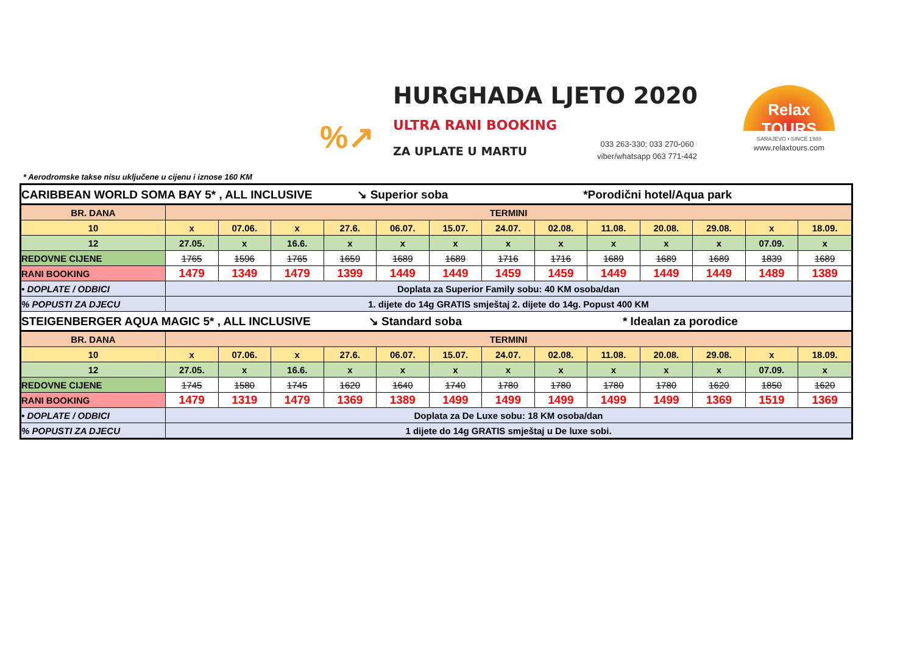%↗
HURGHADA LJETO 2020
ULTRA RANI BOOKING
ZA UPLATE U MARTU
033 263-330; 033 270-060
viber/whatsapp 063 771-442
Relax TOURS
SARAJEVO • SINCE 1988
www.relaxtours.com
* Aerodromske takse nisu uključene u cijenu i iznose 160 KM
| CARIBBEAN WORLD SOMA BAY 5* , ALL INCLUSIVE ↘ Superior soba *Porodični hotel/Aqua park | | | | | | | | | | | | | |
| BR. DANA | TERMINI | | | | | | | | | | | | |
| 10 | x | 07.06. | x | 27.6. | 06.07. | 15.07. | 24.07. | 02.08. | 11.08. | 20.08. | 29.08. | x | 18.09. |
| 12 | 27.05. | x | 16.6. | x | x | x | x | x | x | x | x | 07.09. | x |
| REDOVNE CIJENE | 1765 | 1596 | 1765 | 1659 | 1689 | 1689 | 1716 | 1716 | 1689 | 1689 | 1689 | 1839 | 1689 |
| RANI BOOKING | 1479 | 1349 | 1479 | 1399 | 1449 | 1449 | 1459 | 1459 | 1449 | 1449 | 1449 | 1489 | 1389 |
| • DOPLATE / ODBICI | Doplata za Superior Family sobu: 40 KM osoba/dan | | | | | | | | | | | | |
| % POPUSTI ZA DJECU | 1. dijete do 14g GRATIS smještaj 2. dijete do 14g. Popust 400 KM | | | | | | | | | | | | |
| STEIGENBERGER AQUA MAGIC 5* , ALL INCLUSIVE ↘ Standard soba * Idealan za porodice | | | | | | | | | | | | | |
| BR. DANA | TERMINI | | | | | | | | | | | | |
| 10 | x | 07.06. | x | 27.6. | 06.07. | 15.07. | 24.07. | 02.08. | 11.08. | 20.08. | 29.08. | x | 18.09. |
| 12 | 27.05. | x | 16.6. | x | x | x | x | x | x | x | x | 07.09. | x |
| REDOVNE CIJENE | 1745 | 1580 | 1745 | 1620 | 1640 | 1740 | 1780 | 1780 | 1780 | 1780 | 1620 | 1850 | 1620 |
| RANI BOOKING | 1479 | 1319 | 1479 | 1369 | 1389 | 1499 | 1499 | 1499 | 1499 | 1499 | 1369 | 1519 | 1369 |
| • DOPLATE / ODBICI | Doplata za De Luxe sobu: 18 KM osoba/dan | | | | | | | | | | | | |
| % POPUSTI ZA DJECU | 1 dijete do 14g GRATIS smještaj u De luxe sobi. | | | | | | | | | | | | |